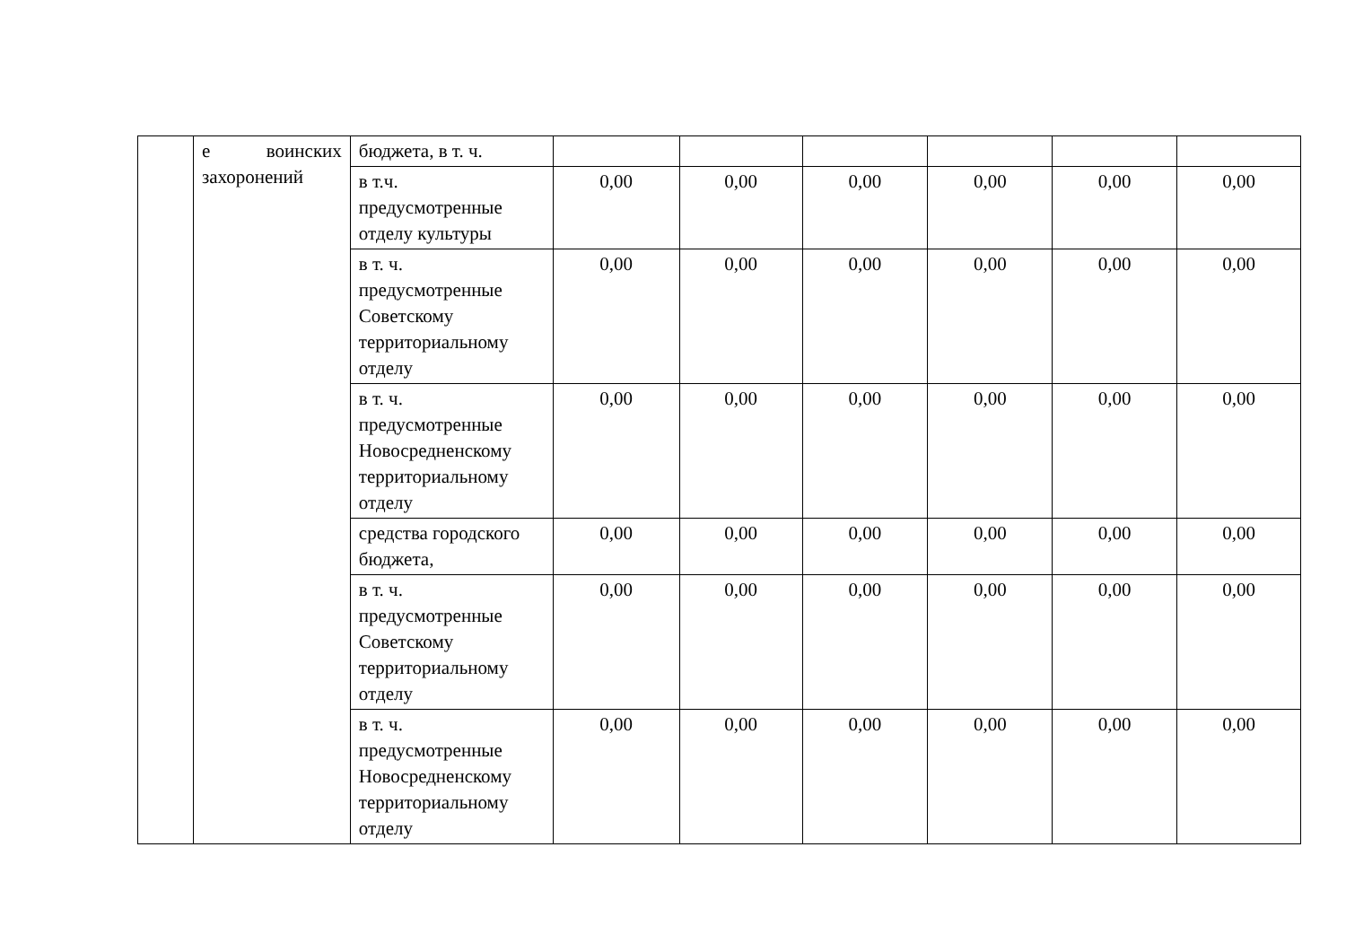| | е воинских захоронений | бюджета, в т. ч. | | | | | | |
| | | в т.ч. предусмотренные отделу культуры | 0,00 | 0,00 | 0,00 | 0,00 | 0,00 | 0,00 |
| | | в т. ч. предусмотренные Советскому территориальному отделу | 0,00 | 0,00 | 0,00 | 0,00 | 0,00 | 0,00 |
| | | в т. ч. предусмотренные Новосредненскому территориальному отделу | 0,00 | 0,00 | 0,00 | 0,00 | 0,00 | 0,00 |
| | | средства городского бюджета, | 0,00 | 0,00 | 0,00 | 0,00 | 0,00 | 0,00 |
| | | в т. ч. предусмотренные Советскому территориальному отделу | 0,00 | 0,00 | 0,00 | 0,00 | 0,00 | 0,00 |
| | | в т. ч. предусмотренные Новосредненскому территориальному отделу | 0,00 | 0,00 | 0,00 | 0,00 | 0,00 | 0,00 |